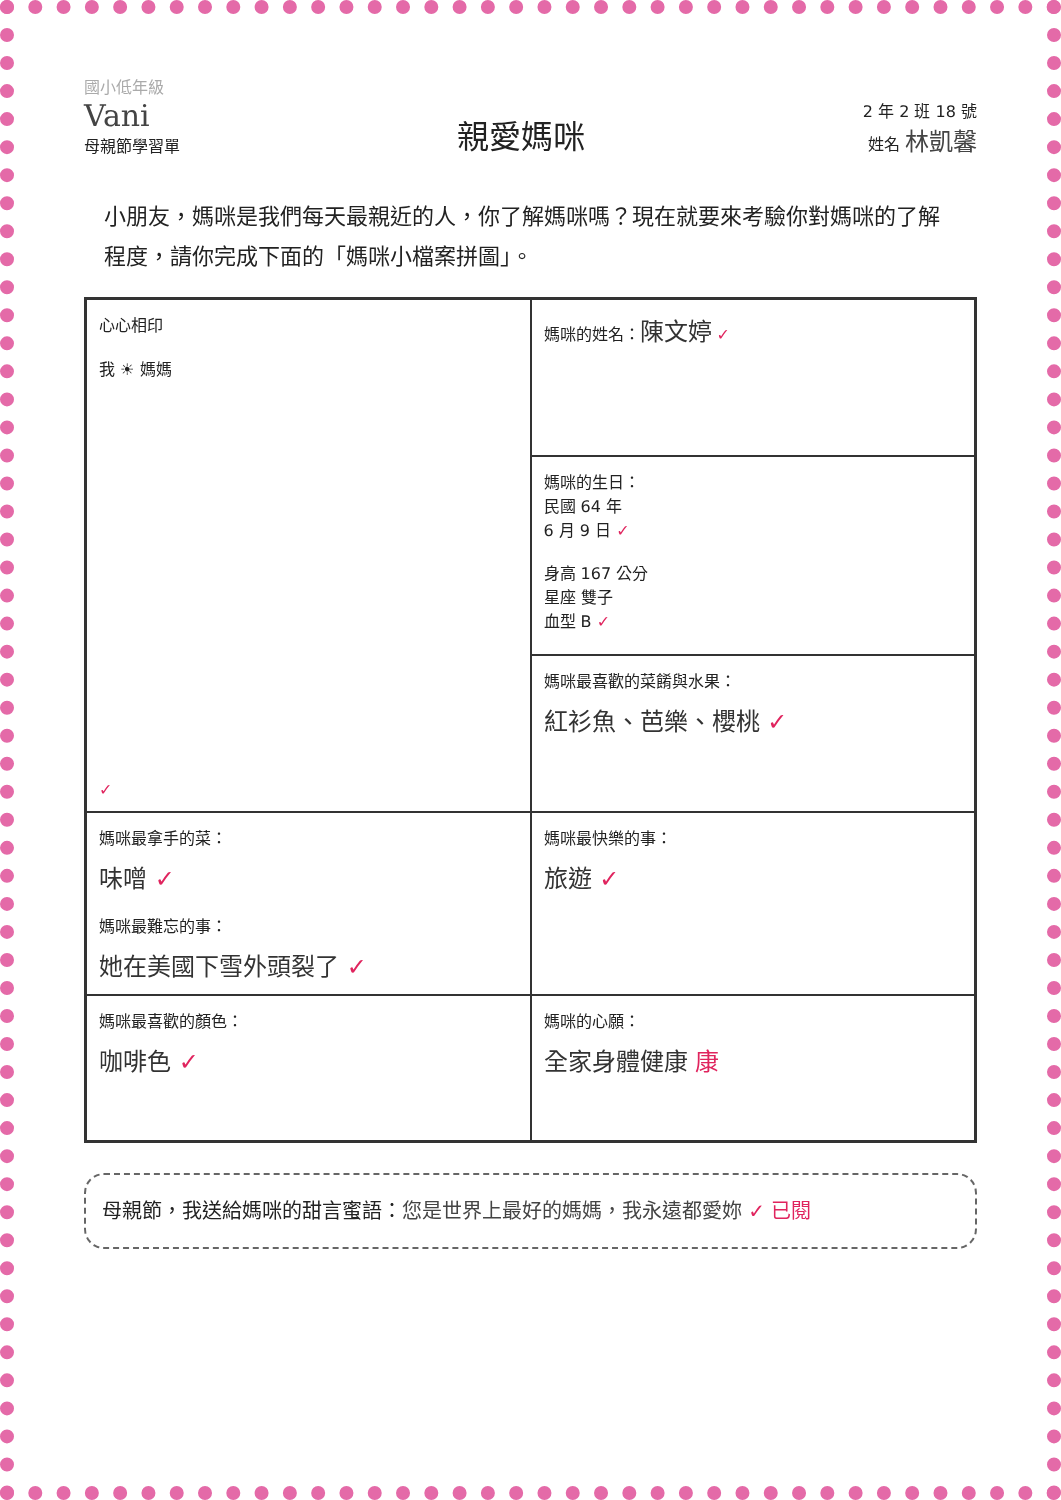國小低年級
Vani
母親節學習單
親愛媽咪
2 年 2 班 18 號
姓名 林凱馨
小朋友，媽咪是我們每天最親近的人，你了解媽咪嗎？現在就要來考驗你對媽咪的了解程度，請你完成下面的「媽咪小檔案拼圖」。
心心相印
我 ☀ 媽媽
✓
媽咪的姓名：陳文婷 ✓
媽咪的生日：
民國 64 年
6 月 9 日 ✓
身高 167 公分
星座 雙子
血型 B ✓
媽咪最喜歡的菜餚與水果：
紅衫魚、芭樂、櫻桃 ✓
媽咪最拿手的菜：
味噌 ✓
媽咪最難忘的事：
她在美國下雪外頭裂了 ✓
媽咪最快樂的事：
旅遊 ✓
媽咪最喜歡的顏色：
咖啡色 ✓
媽咪的心願：
全家身體健康 康
母親節，我送給媽咪的甜言蜜語：您是世界上最好的媽媽，我永遠都愛妳 ✓ 已閱